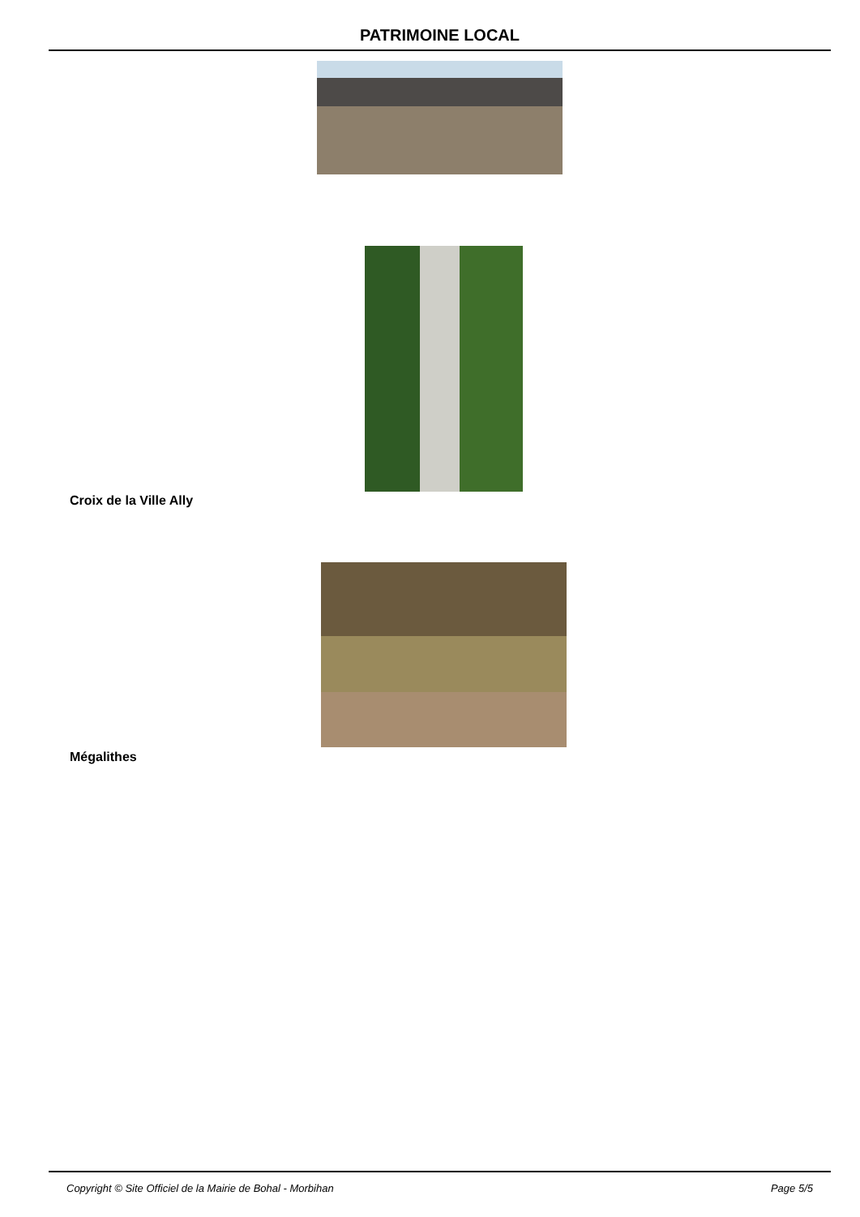PATRIMOINE LOCAL
Croix de la Ville Ally
Mégalithes
Copyright © Site Officiel de la Mairie de Bohal - Morbihan Page 5/5